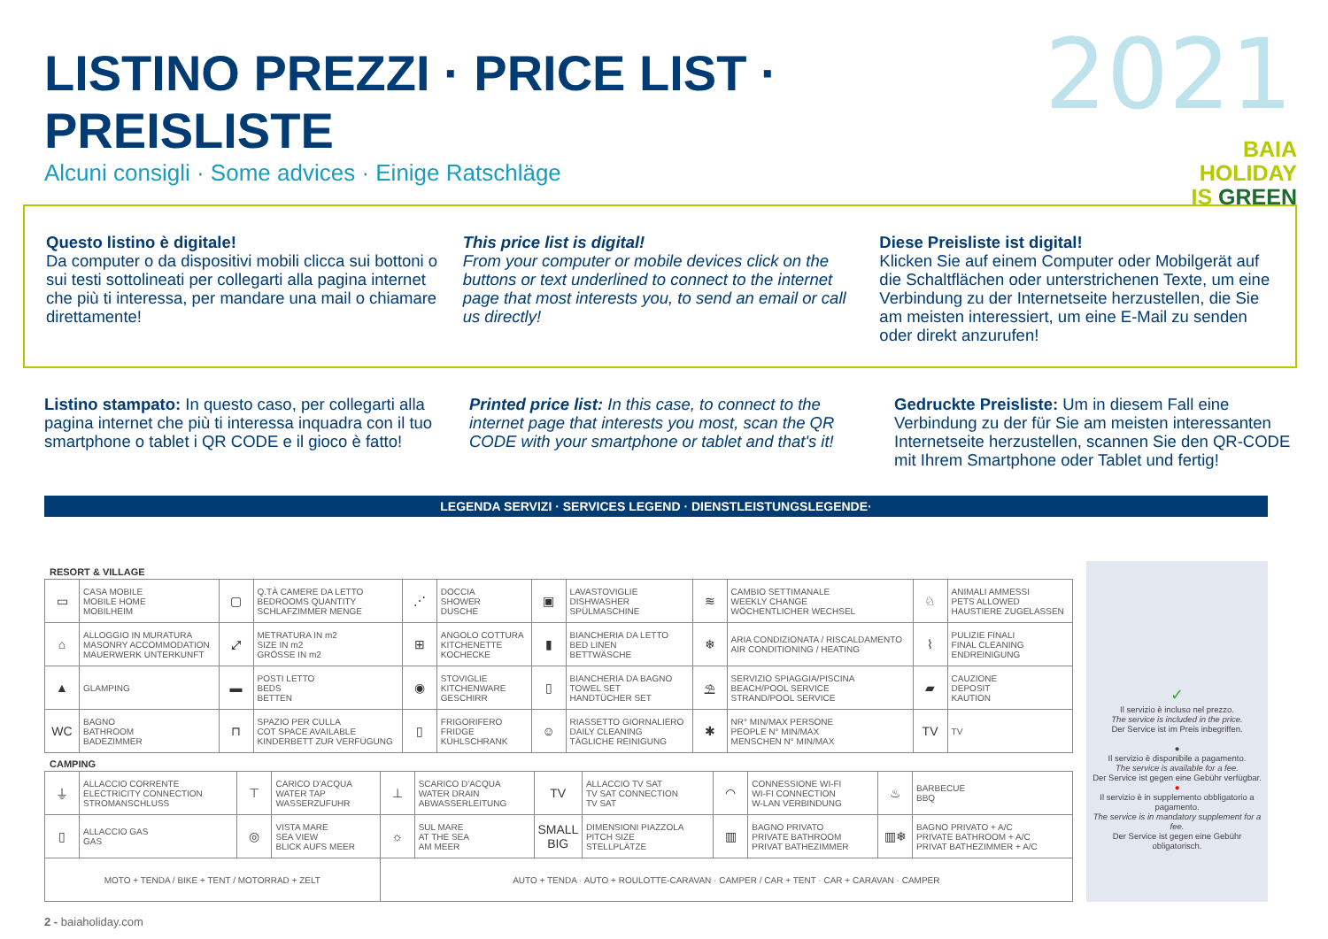LISTINO PREZZI · PRICE LIST · PREISLISTE
Alcuni consigli · Some advices · Einige Ratschläge
2021
BAIA
HOLIDAY
IS GREEN
Questo listino è digitale!
Da computer o da dispositivi mobili clicca sui bottoni o sui testi sottolineati per collegarti alla pagina internet che più ti interessa, per mandare una mail o chiamare direttamente!
This price list is digital!
From your computer or mobile devices click on the buttons or text underlined to connect to the internet page that most interests you, to send an email or call us directly!
Diese Preisliste ist digital!
Klicken Sie auf einem Computer oder Mobilgerät auf die Schaltflächen oder unterstrichenen Texte, um eine Verbindung zu der Internetseite herzustellen, die Sie am meisten interessiert, um eine E-Mail zu senden oder direkt anzurufen!
Listino stampato: In questo caso, per collegarti alla pagina internet che più ti interessa inquadra con il tuo smartphone o tablet i QR CODE e il gioco è fatto!
Printed price list: In this case, to connect to the internet page that interests you most, scan the QR CODE with your smartphone or tablet and that's it!
Gedruckte Preisliste: Um in diesem Fall eine Verbindung zu der für Sie am meisten interessanten Internetseite herzustellen, scannen Sie den QR-CODE mit Ihrem Smartphone oder Tablet und fertig!
LEGENDA SERVIZI · SERVICES LEGEND · DIENSTLEISTUNGSLEGENDE·
RESORT & VILLAGE
| ▭ | CASA MOBILE MOBILE HOME MOBILHEIM | ▢ | Q.TÀ CAMERE DA LETTO BEDROOMS QUANTITY SCHLAFZIMMER MENGE | ⋰ | DOCCIA SHOWER DUSCHE | ▣ | LAVASTOVIGLIE DISHWASHER SPÜLMASCHINE | ≋ | CAMBIO SETTIMANALE WEEKLY CHANGE WÖCHENTLICHER WECHSEL | ♘ | ANIMALI AMMESSI PETS ALLOWED HAUSTIERE ZUGELASSEN |
| ⌂ | ALLOGGIO IN MURATURA MASONRY ACCOMMODATION MAUERWERK UNTERKUNFT | ⤢ | METRATURA IN m2 SIZE IN m2 GRÖSSE IN m2 | ⊞ | ANGOLO COTTURA KITCHENETTE KOCHECKE | ▮ | BIANCHERIA DA LETTO BED LINEN BETTWÄSCHE | ❄ | ARIA CONDIZIONATA / RISCALDAMENTO AIR CONDITIONING / HEATING | ⌇ | PULIZIE FINALI FINAL CLEANING ENDREINIGUNG |
| ▲ | GLAMPING | ▬ | POSTI LETTO BEDS BETTEN | ◉ | STOVIGLIE KITCHENWARE GESCHIRR | ▯ | BIANCHERIA DA BAGNO TOWEL SET HANDTÜCHER SET | ⛱ | SERVIZIO SPIAGGIA/PISCINA BEACH/POOL SERVICE STRAND/POOL SERVICE | ▰ | CAUZIONE DEPOSIT KAUTION |
| WC | BAGNO BATHROOM BADEZIMMER | ⊓ | SPAZIO PER CULLA COT SPACE AVAILABLE KINDERBETT ZUR VERFÜGUNG | ▯ | FRIGORIFERO FRIDGE KÜHLSCHRANK | ☺ | RIASSETTO GIORNALIERO DAILY CLEANING TÄGLICHE REINIGUNG | ✱ | NR° MIN/MAX PERSONE PEOPLE N° MIN/MAX MENSCHEN N° MIN/MAX | TV | TV |
CAMPING
| ⏚ | ALLACCIO CORRENTE ELECTRICITY CONNECTION STROMANSCHLUSS | ⊤ | CARICO D'ACQUA WATER TAP WASSERZUFUHR | ⊥ | SCARICO D'ACQUA WATER DRAIN ABWASSERLEITUNG | TV | ALLACCIO TV SAT TV SAT CONNECTION TV SAT | ◠ | CONNESSIONE WI-FI WI-FI CONNECTION W-LAN VERBINDUNG | ♨ | BARBECUE BBQ |
| ▯ | ALLACCIO GAS GAS | ◎ | VISTA MARE SEA VIEW BLICK AUFS MEER | ☼ | SUL MARE AT THE SEA AM MEER | SMALL BIG | DIMENSIONI PIAZZOLA PITCH SIZE STELLPLÄTZE | ▥ | BAGNO PRIVATO PRIVATE BATHROOM PRIVAT BATHEZIMMER | ▥❄ | BAGNO PRIVATO + A/C PRIVATE BATHROOM + A/C PRIVAT BATHEZIMMER + A/C |
| MOTO + TENDA / BIKE + TENT / MOTORRAD + ZELT | | | | AUTO + TENDA · AUTO + ROULOTTE-CARAVAN · CAMPER / CAR + TENT · CAR + CARAVAN · CAMPER | | | | | | | |
✓
Il servizio è incluso nel prezzo.
The service is included in the price.
Der Service ist im Preis inbegriffen.
●
Il servizio è disponibile a pagamento.
The service is available for a fee.
Der Service ist gegen eine Gebühr verfügbar.
●
Il servizio è in supplemento obbligatorio a pagamento.
The service is in mandatory supplement for a fee.
Der Service ist gegen eine Gebühr obligatorisch.
2 - baiaholiday.com